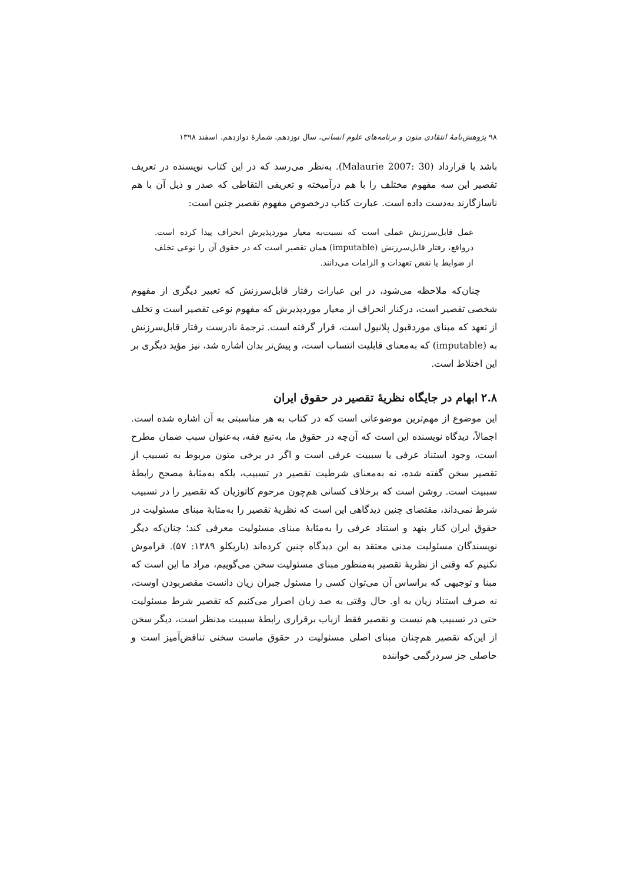۹۸ پژوهش‌نامهٔ انتقادی متون و برنامه‌های علوم انسانی، سال نوزدهم، شمارهٔ دوازدهم، اسفند ۱۳۹۸
باشد یا قرارداد (Malaurie 2007: 30). به‌نظر می‌رسد که در این کتاب نویسنده در تعریف تقصیر این سه مفهوم مختلف را با هم درآمیخته و تعریفی التقاطی که صدر و ذیل آن با هم ناسازگارند به‌دست داده است. عبارت کتاب درخصوص مفهوم تقصیر چنین است:
عمل قابل‌سرزنش عملی است که نسبت‌به معیار موردپذیرش انحراف پیدا کرده است. درواقع، رفتار قابل‌سرزنش (imputable) همان تقصیر است که در حقوق آن را نوعی تخلف از ضوابط یا نقض تعهدات و الزامات می‌دانند.
چنان‌که ملاحظه می‌شود، در این عبارات رفتار قابل‌سرزنش که تعبیر دیگری از مفهوم شخصی تقصیر است، درکنار انحراف از معیار موردپذیرش که مفهوم نوعی تقصیر است و تخلف از تعهد که مبنای موردقبول پلانیول است، قرار گرفته است. ترجمهٔ نادرست رفتار قابل‌سرزنش به (imputable) که به‌معنای قابلیت انتساب است، و پیش‌تر بدان اشاره شد، نیز مؤید دیگری بر این اختلاط است.
۲.۸ ابهام در جایگاه نظریهٔ تقصیر در حقوق ایران
این موضوع از مهم‌ترین موضوعاتی است که در کتاب به هر مناسبتی به آن اشاره شده است. اجمالاً، دیدگاه نویسنده این است که آن‌چه در حقوق ما، به‌تبع فقه، به‌عنوان سبب ضمان مطرح است، وجود استناد عرفی یا سببیت عرفی است و اگر در برخی متون مربوط به تسبیب از تقصیر سخن گفته شده، نه به‌معنای شرطیت تقصیر در تسبیب، بلکه به‌مثابهٔ مصحح رابطهٔ سببیت است. روشن است که برخلاف کسانی هم‌چون مرحوم کاتوزیان که تقصیر را در تسبیب شرط نمی‌داند، مقتضای چنین دیدگاهی این است که نظریهٔ تقصیر را به‌مثابهٔ مبنای مسئولیت در حقوق ایران کنار بنهد و استناد عرفی را به‌مثابهٔ مبنای مسئولیت معرفی کند؛ چنان‌که دیگر نویسندگان مسئولیت مدنی معتقد به این دیدگاه چنین کرده‌اند (باریکلو ۱۳۸۹: ۵۷). فراموش نکنیم که وقتی از نظریهٔ تقصیر به‌منظور مبنای مسئولیت سخن می‌گوییم، مراد ما این است که مبنا و توجیهی که براساس آن می‌توان کسی را مسئول جبران زیان دانست مقصربودن اوست، نه صرف استناد زیان به او. حال وقتی به صد زبان اصرار می‌کنیم که تقصیر شرط مسئولیت حتی در تسبیب هم نیست و تقصیر فقط ازباب برقراری رابطهٔ سببیت مدنظر است، دیگر سخن از این‌که تقصیر هم‌چنان مبنای اصلی مسئولیت در حقوق ماست سخنی تناقض‌آمیز است و حاصلی جز سردرگمی خواننده